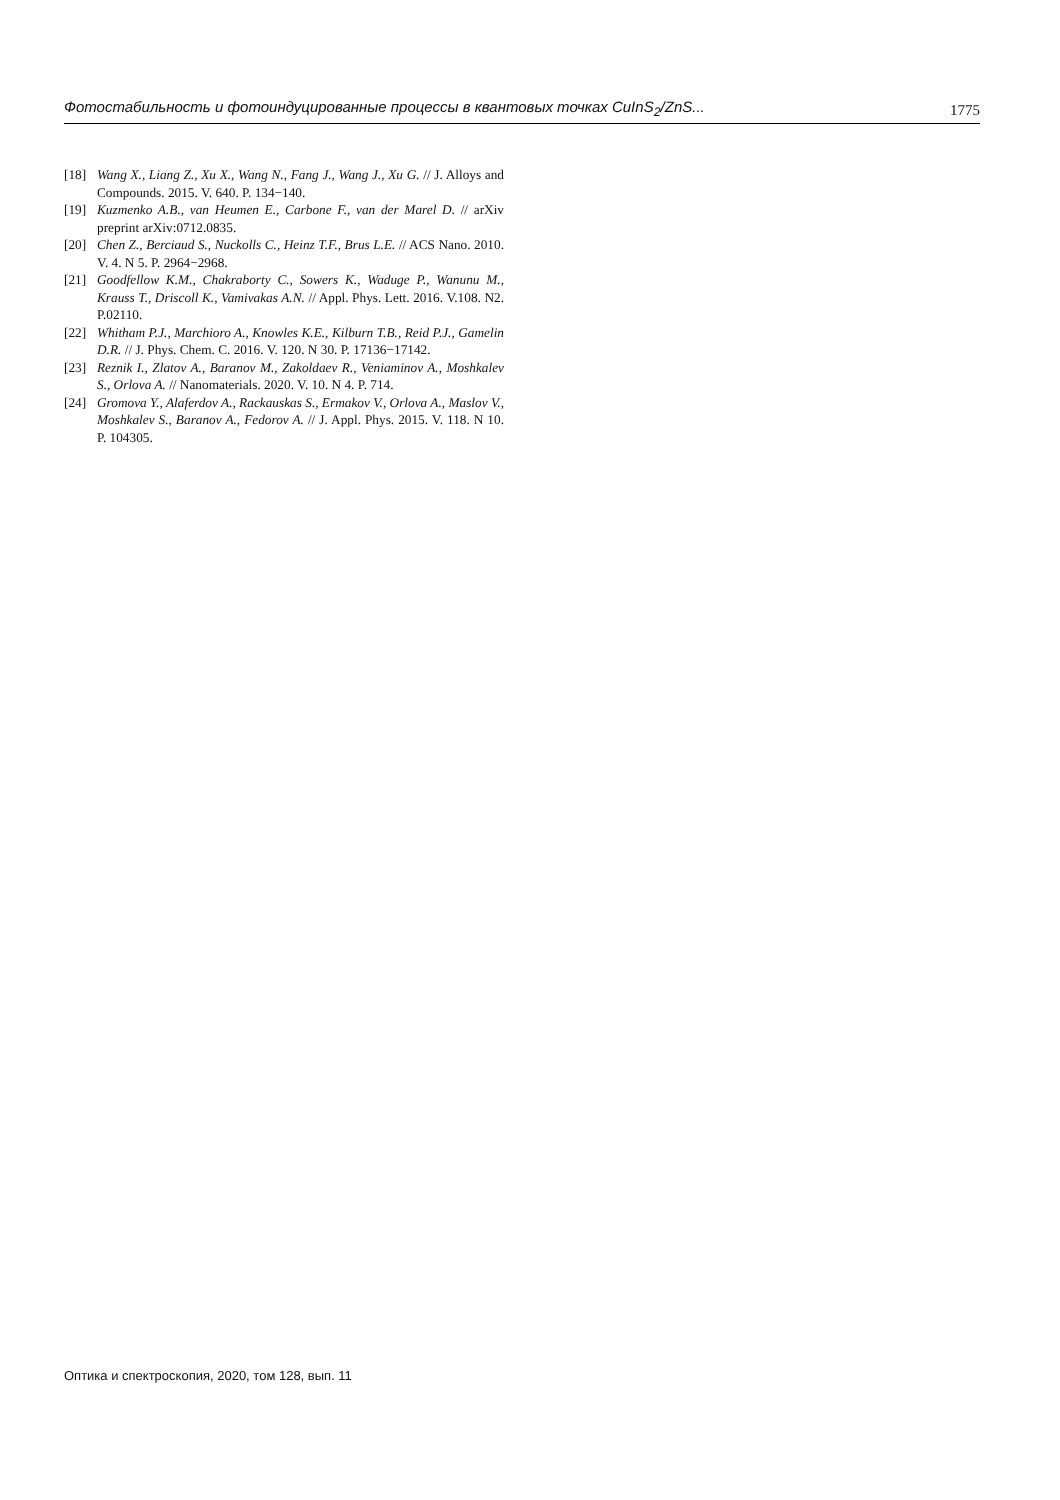Фотостабильность и фотоиндуцированные процессы в квантовых точках CuInS<sub>2</sub>/ZnS... 1775
[18] Wang X., Liang Z., Xu X., Wang N., Fang J., Wang J., Xu G. // J. Alloys and Compounds. 2015. V. 640. P. 134−140.
[19] Kuzmenko A.B., van Heumen E., Carbone F., van der Marel D. // arXiv preprint arXiv:0712.0835.
[20] Chen Z., Berciaud S., Nuckolls C., Heinz T.F., Brus L.E. // ACS Nano. 2010. V. 4. N 5. P. 2964−2968.
[21] Goodfellow K.M., Chakraborty C., Sowers K., Waduge P., Wanunu M., Krauss T., Driscoll K., Vamivakas A.N. // Appl. Phys. Lett. 2016. V.108. N2. P.02110.
[22] Whitham P.J., Marchioro A., Knowles K.E., Kilburn T.B., Reid P.J., Gamelin D.R. // J. Phys. Chem. C. 2016. V. 120. N 30. P. 17136−17142.
[23] Reznik I., Zlatov A., Baranov M., Zakoldaev R., Veniaminov A., Moshkalev S., Orlova A. // Nanomaterials. 2020. V. 10. N 4. P. 714.
[24] Gromova Y., Alaferdov A., Rackauskas S., Ermakov V., Orlova A., Maslov V., Moshkalev S., Baranov A., Fedorov A. // J. Appl. Phys. 2015. V. 118. N 10. P. 104305.
Оптика и спектроскопия, 2020, том 128, вып. 11